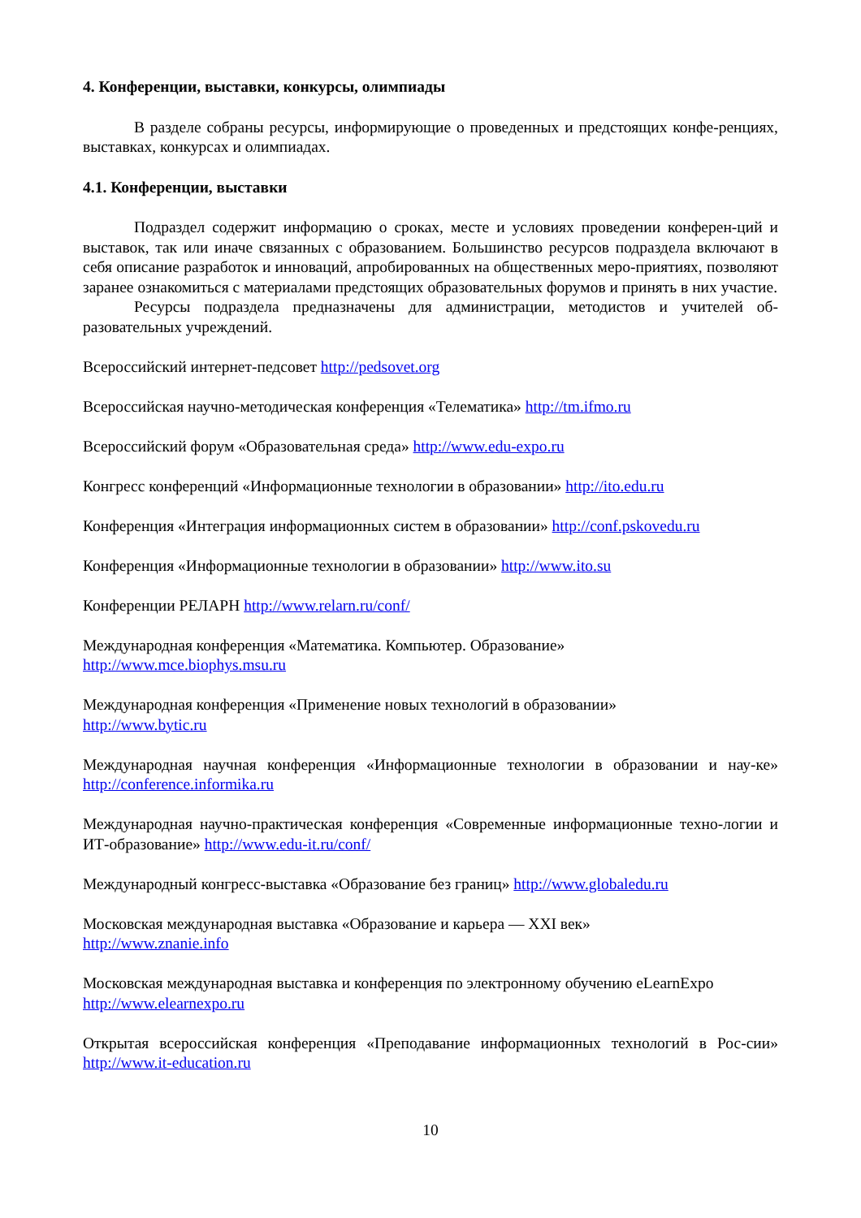4. Конференции, выставки, конкурсы, олимпиады
В разделе собраны ресурсы, информирующие о проведенных и предстоящих конфе-ренциях, выставках, конкурсах и олимпиадах.
4.1. Конференции, выставки
Подраздел содержит информацию о сроках, месте и условиях проведении конферен-ций и выставок, так или иначе связанных с образованием. Большинство ресурсов подраздела включают в себя описание разработок и инноваций, апробированных на общественных меро-приятиях, позволяют заранее ознакомиться с материалами предстоящих образовательных форумов и принять в них участие.
Ресурсы подраздела предназначены для администрации, методистов и учителей об-разовательных учреждений.
Всероссийский интернет-педсовет http://pedsovet.org
Всероссийская научно-методическая конференция «Телематика» http://tm.ifmo.ru
Всероссийский форум «Образовательная среда» http://www.edu-expo.ru
Конгресс конференций «Информационные технологии в образовании» http://ito.edu.ru
Конференция «Интеграция информационных систем в образовании» http://conf.pskovedu.ru
Конференция «Информационные технологии в образовании» http://www.ito.su
Конференции РЕЛАРН http://www.relarn.ru/conf/
Международная конференция «Математика. Компьютер. Образование»
http://www.mce.biophys.msu.ru
Международная конференция «Применение новых технологий в образовании»
http://www.bytic.ru
Международная научная конференция «Информационные технологии в образовании и нау-ке» http://conference.informika.ru
Международная научно-практическая конференция «Современные информационные техно-логии и ИТ-образование» http://www.edu-it.ru/conf/
Международный конгресс-выставка «Образование без границ» http://www.globaledu.ru
Московская международная выставка «Образование и карьера — XXI век»
http://www.znanie.info
Московская международная выставка и конференция по электронному обучению eLearnExpo
http://www.elearnexpo.ru
Открытая всероссийская конференция «Преподавание информационных технологий в Рос-сии» http://www.it-education.ru
10